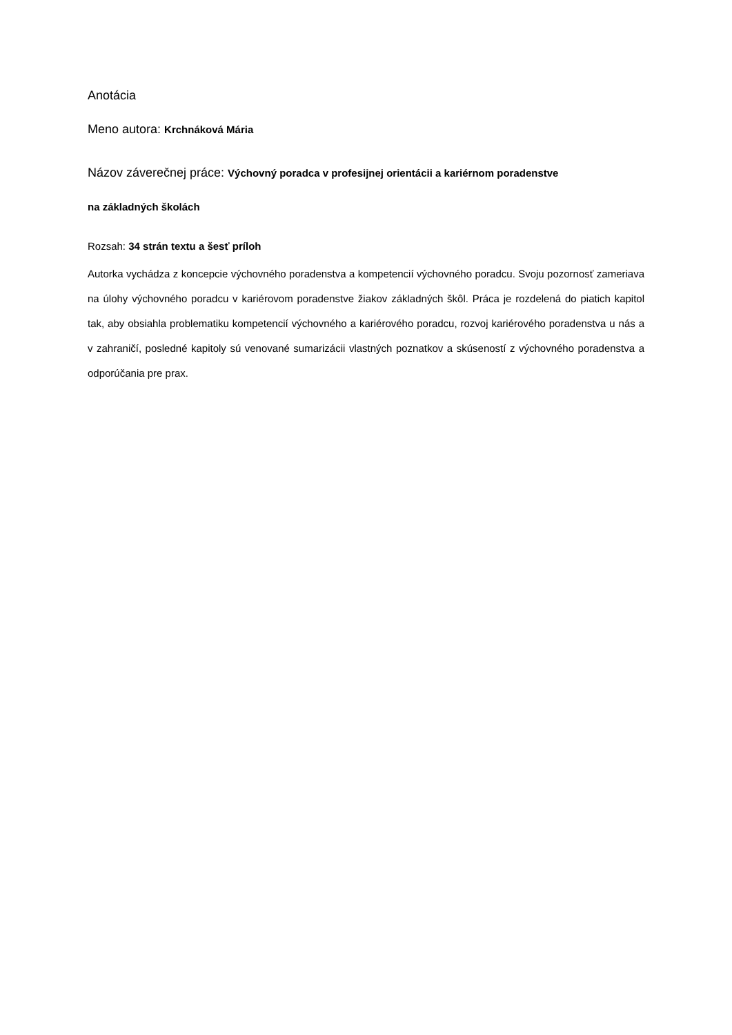Anotácia
Meno autora: Krchnáková Mária
Názov záverečnej práce: Výchovný poradca v profesijnej orientácii a kariérnom poradenstve
na základných školách
Rozsah: 34 strán textu a šesť príloh
Autorka vychádza z koncepcie výchovného poradenstva a kompetencií výchovného poradcu. Svoju pozornosť zameriava na úlohy výchovného poradcu v kariérovom poradenstve žiakov základných škôl. Práca je rozdelená do piatich kapitol tak, aby obsiahla problematiku kompetencií výchovného a kariérového poradcu, rozvoj kariérového poradenstva u nás a v zahraničí, posledné kapitoly sú venované sumarizácii vlastných poznatkov a skúseností z výchovného poradenstva a odporúčania pre prax.